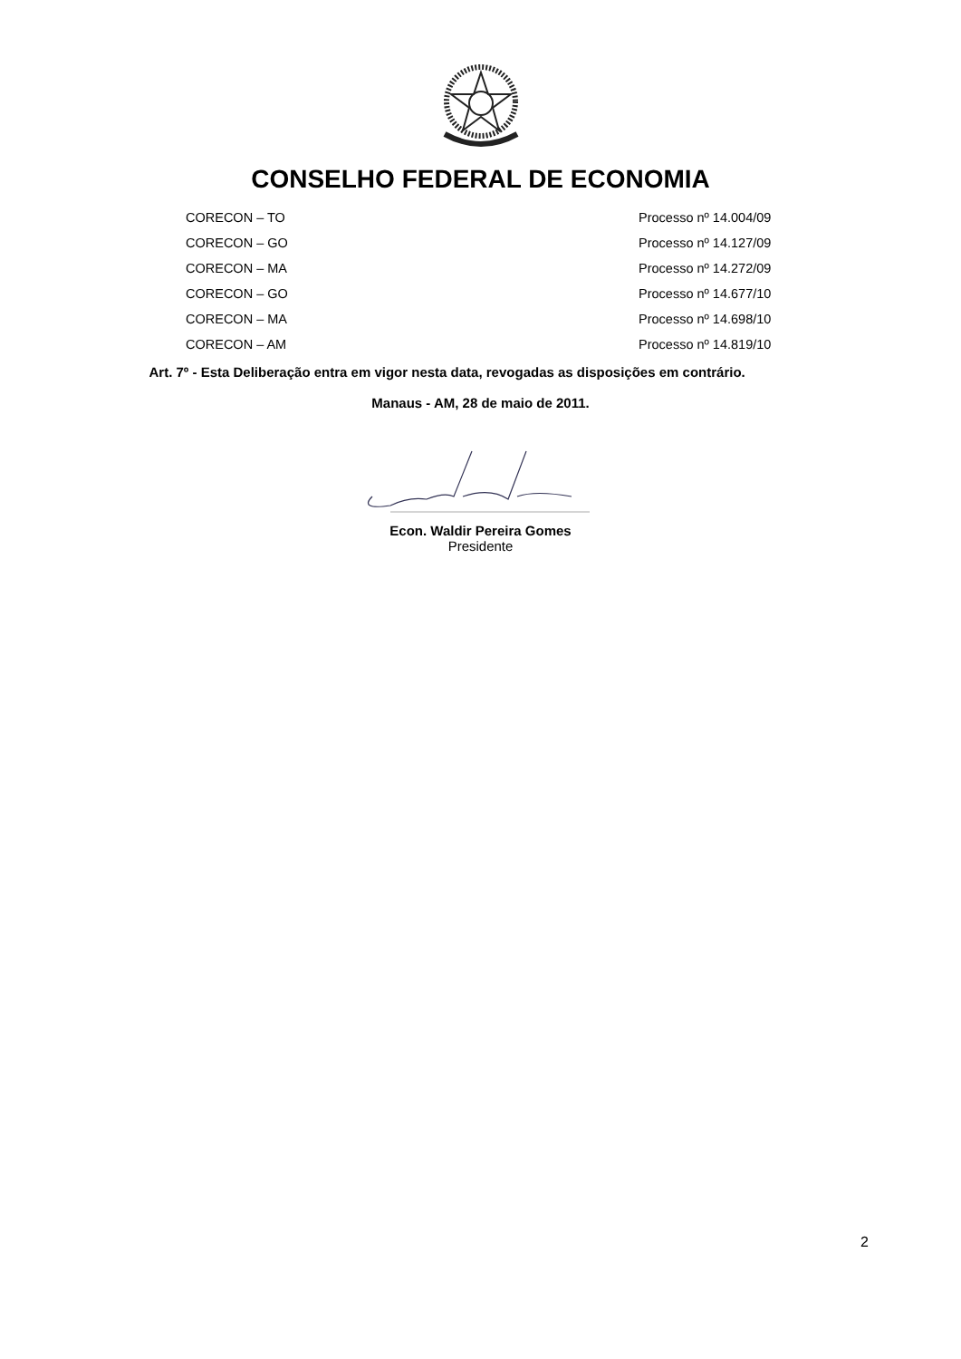CONSELHO FEDERAL DE ECONOMIA
| CORECON – TO | Processo nº 14.004/09 |
| CORECON – GO | Processo nº 14.127/09 |
| CORECON – MA | Processo nº 14.272/09 |
| CORECON – GO | Processo nº 14.677/10 |
| CORECON – MA | Processo nº 14.698/10 |
| CORECON – AM | Processo nº 14.819/10 |
Art. 7º - Esta Deliberação entra em vigor nesta data, revogadas as disposições em contrário.
Manaus - AM, 28 de maio de 2011.
Econ. Waldir Pereira Gomes
Presidente
2